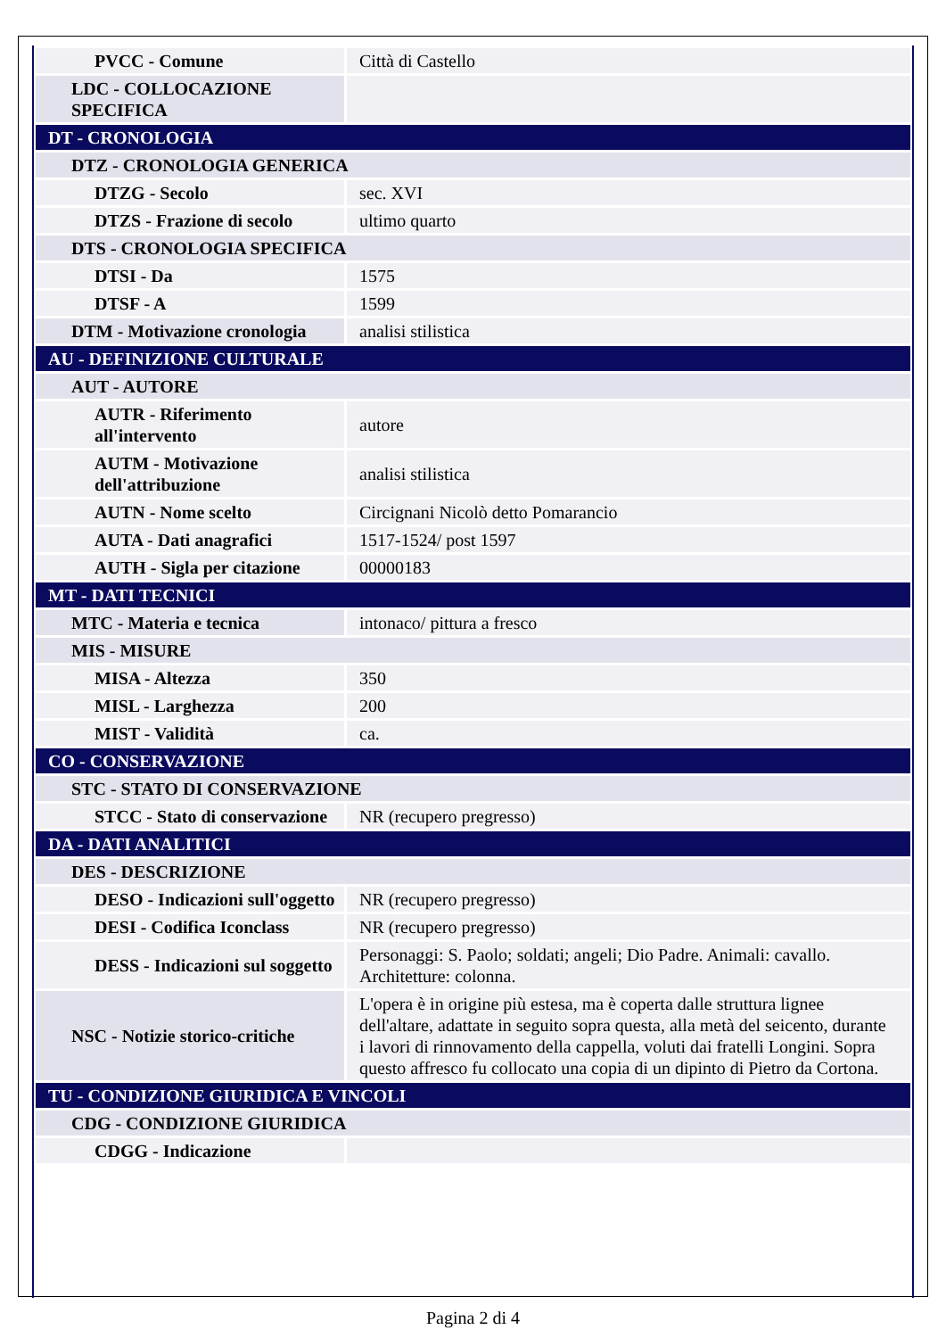| PVCC - Comune | Città di Castello |
| LDC - COLLOCAZIONE SPECIFICA | |
| DT - CRONOLOGIA | |
| DTZ - CRONOLOGIA GENERICA | |
| DTZG - Secolo | sec. XVI |
| DTZS - Frazione di secolo | ultimo quarto |
| DTS - CRONOLOGIA SPECIFICA | |
| DTSI - Da | 1575 |
| DTSF - A | 1599 |
| DTM - Motivazione cronologia | analisi stilistica |
| AU - DEFINIZIONE CULTURALE | |
| AUT - AUTORE | |
| AUTR - Riferimento all'intervento | autore |
| AUTM - Motivazione dell'attribuzione | analisi stilistica |
| AUTN - Nome scelto | Circignani Nicolò detto Pomarancio |
| AUTA - Dati anagrafici | 1517-1524/ post 1597 |
| AUTH - Sigla per citazione | 00000183 |
| MT - DATI TECNICI | |
| MTC - Materia e tecnica | intonaco/ pittura a fresco |
| MIS - MISURE | |
| MISA - Altezza | 350 |
| MISL - Larghezza | 200 |
| MIST - Validità | ca. |
| CO - CONSERVAZIONE | |
| STC - STATO DI CONSERVAZIONE | |
| STCC - Stato di conservazione | NR (recupero pregresso) |
| DA - DATI ANALITICI | |
| DES - DESCRIZIONE | |
| DESO - Indicazioni sull'oggetto | NR (recupero pregresso) |
| DESI - Codifica Iconclass | NR (recupero pregresso) |
| DESS - Indicazioni sul soggetto | Personaggi: S. Paolo; soldati; angeli; Dio Padre. Animali: cavallo. Architetture: colonna. |
| NSC - Notizie storico-critiche | L'opera è in origine più estesa, ma è coperta dalle struttura lignee dell'altare, adattate in seguito sopra questa, alla metà del seicento, durante i lavori di rinnovamento della cappella, voluti dai fratelli Longini. Sopra questo affresco fu collocato una copia di un dipinto di Pietro da Cortona. |
| TU - CONDIZIONE GIURIDICA E VINCOLI | |
| CDG - CONDIZIONE GIURIDICA | |
| CDGG - Indicazione | |
Pagina 2 di 4